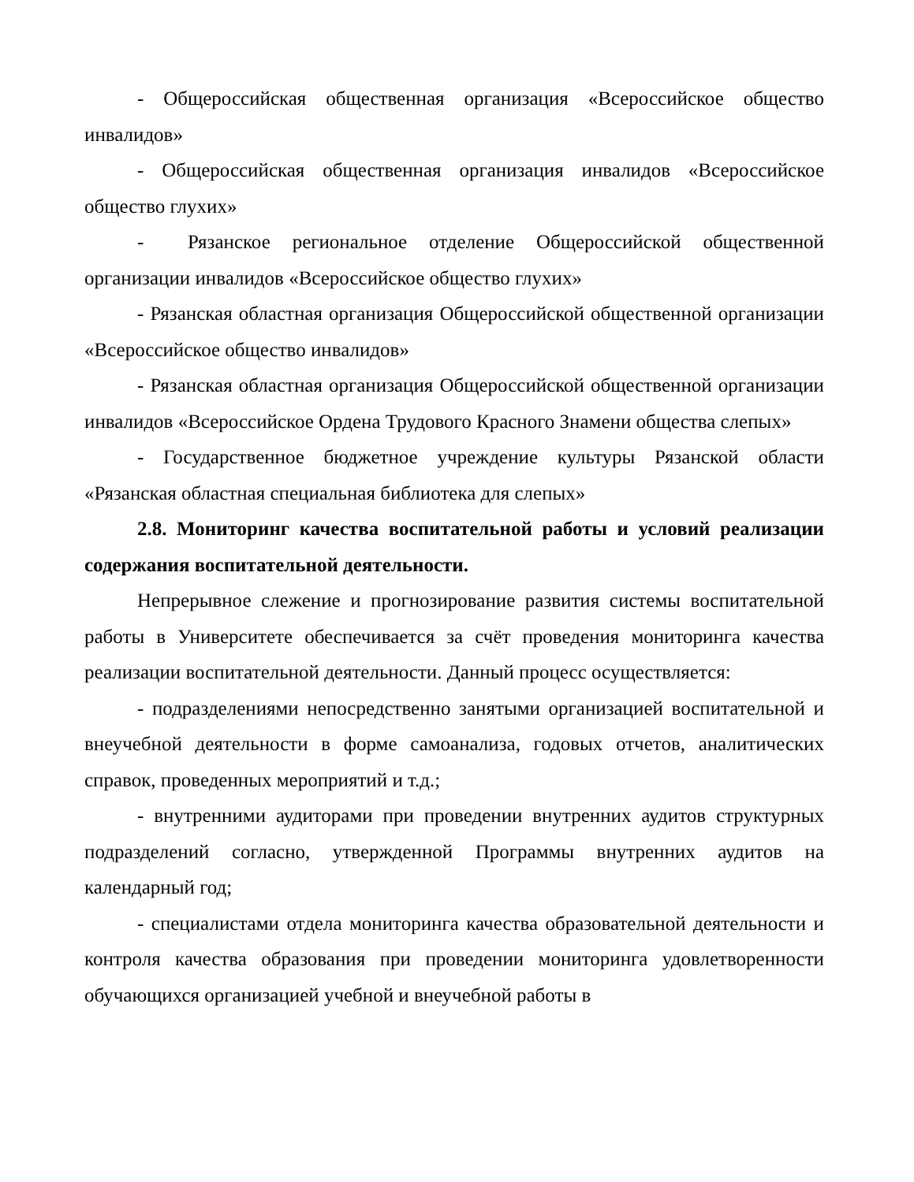- Общероссийская общественная организация «Всероссийское общество инвалидов»
- Общероссийская общественная организация инвалидов «Всероссийское общество глухих»
- Рязанское региональное отделение Общероссийской общественной организации инвалидов «Всероссийское общество глухих»
- Рязанская областная организация Общероссийской общественной организации «Всероссийское общество инвалидов»
- Рязанская областная организация Общероссийской общественной организации инвалидов «Всероссийское Ордена Трудового Красного Знамени общества слепых»
- Государственное бюджетное учреждение культуры Рязанской области «Рязанская областная специальная библиотека для слепых»
2.8. Мониторинг качества воспитательной работы и условий реализации содержания воспитательной деятельности.
Непрерывное слежение и прогнозирование развития системы воспитательной работы в Университете обеспечивается за счёт проведения мониторинга качества реализации воспитательной деятельности. Данный процесс осуществляется:
- подразделениями непосредственно занятыми организацией воспитательной и внеучебной деятельности в форме самоанализа, годовых отчетов, аналитических справок, проведенных мероприятий и т.д.;
- внутренними аудиторами при проведении внутренних аудитов структурных подразделений согласно, утвержденной Программы внутренних аудитов на календарный год;
- специалистами отдела мониторинга качества образовательной деятельности и контроля качества образования при проведении мониторинга удовлетворенности обучающихся организацией учебной и внеучебной работы в